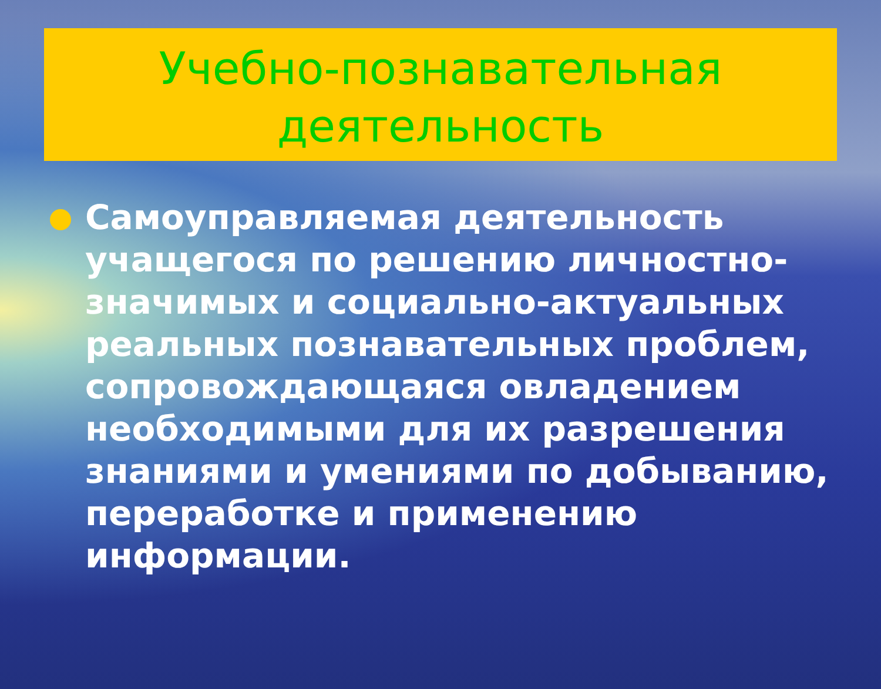Учебно-познавательная
деятельность
Самоуправляемая деятельность учащегося по решению личностно-значимых и социально-актуальных реальных познавательных проблем, сопровождающаяся овладением необходимыми для их разрешения знаниями и умениями по добыванию, переработке и применению информации.